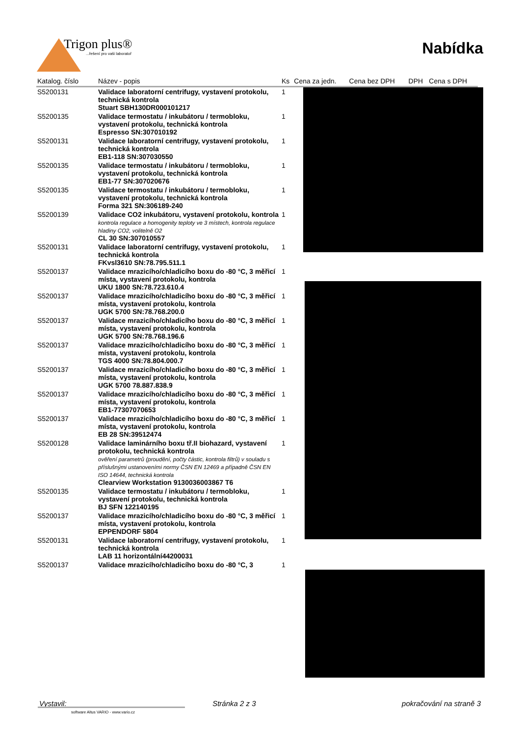Trigon plus®...řešení pro vaši laboratoř
Nabídka
| Katalog. číslo | Název - popis | Ks | Cena za jedn. | Cena bez DPH | DPH | Cena s DPH |
| --- | --- | --- | --- | --- | --- | --- |
| S5200131 | Validace laboratorní centrifugy, vystavení protokolu, technická kontrola Stuart SBH130DR000101217 | 1 | | | | |
| S5200135 | Validace termostatu / inkubátoru / termobloku, vystavení protokolu, technická kontrola Espresso SN:307010192 | 1 | | | | |
| S5200131 | Validace laboratorní centrifugy, vystavení protokolu, technická kontrola EB1-118 SN:307030550 | 1 | | | | |
| S5200135 | Validace termostatu / inkubátoru / termobloku, vystavení protokolu, technická kontrola EB1-77 SN:307020676 | 1 | | | | |
| S5200135 | Validace termostatu / inkubátoru / termobloku, vystavení protokolu, technická kontrola Forma 321 SN:306189-240 | 1 | | | | |
| S5200139 | Validace CO2 inkubátoru, vystavení protokolu, kontrola kontrola regulace a homogenity teploty ve 3 místech, kontrola regulace hladiny CO2, volitelně O2 CL 30 SN:307010557 | 1 | | | | |
| S5200131 | Validace laboratorní centrifugy, vystavení protokolu, technická kontrola FKvsl3610 SN:78.795.511.1 | 1 | | | | |
| S5200137 | Validace mrazicího/chladicího boxu do -80 °C, 3 měřicí místa, vystavení protokolu, kontrola UKU 1800 SN:78.723.610.4 | 1 | | | | |
| S5200137 | Validace mrazicího/chladicího boxu do -80 °C, 3 měřicí místa, vystavení protokolu, kontrola UGK 5700 SN:78.768.200.0 | 1 | | | | |
| S5200137 | Validace mrazicího/chladicího boxu do -80 °C, 3 měřicí místa, vystavení protokolu, kontrola UGK 5700 SN:78.768.196.6 | 1 | | | | |
| S5200137 | Validace mrazicího/chladicího boxu do -80 °C, 3 měřicí místa, vystavení protokolu, kontrola TGS 4000 SN:78.804.000.7 | 1 | | | | |
| S5200137 | Validace mrazicího/chladicího boxu do -80 °C, 3 měřicí místa, vystavení protokolu, kontrola UGK 5700 78.887.838.9 | 1 | | | | |
| S5200137 | Validace mrazicího/chladicího boxu do -80 °C, 3 měřicí místa, vystavení protokolu, kontrola EB1-77307070653 | 1 | | | | |
| S5200137 | Validace mrazicího/chladicího boxu do -80 °C, 3 měřicí místa, vystavení protokolu, kontrola EB 28 SN:39512474 | 1 | | | | |
| S5200128 | Validace laminárního boxu tř.II biohazard, vystavení protokolu, technická kontrola ověření parametrů (proudění, počty částic, kontrola filtrů) v souladu s příslušnými ustanoveními normy ČSN EN 12469 a případně ČSN EN ISO 14644, technická kontrola Clearview Workstation 9130036003867 T6 | 1 | | | | |
| S5200135 | Validace termostatu / inkubátoru / termobloku, vystavení protokolu, technická kontrola BJ SFN 122140195 | 1 | | | | |
| S5200137 | Validace mrazicího/chladicího boxu do -80 °C, 3 měřicí místa, vystavení protokolu, kontrola EPPENDORF 5804 | 1 | | | | |
| S5200131 | Validace laboratorní centrifugy, vystavení protokolu, technická kontrola LAB 11 horizontální44200031 | 1 | | | | |
| S5200137 | Validace mrazicího/chladicího boxu do -80 °C, 3 | 1 | | | | |
Vystavil: Stránka 2 z 3 pokračování na straně 3
software Altus VARIO - www.vario.cz